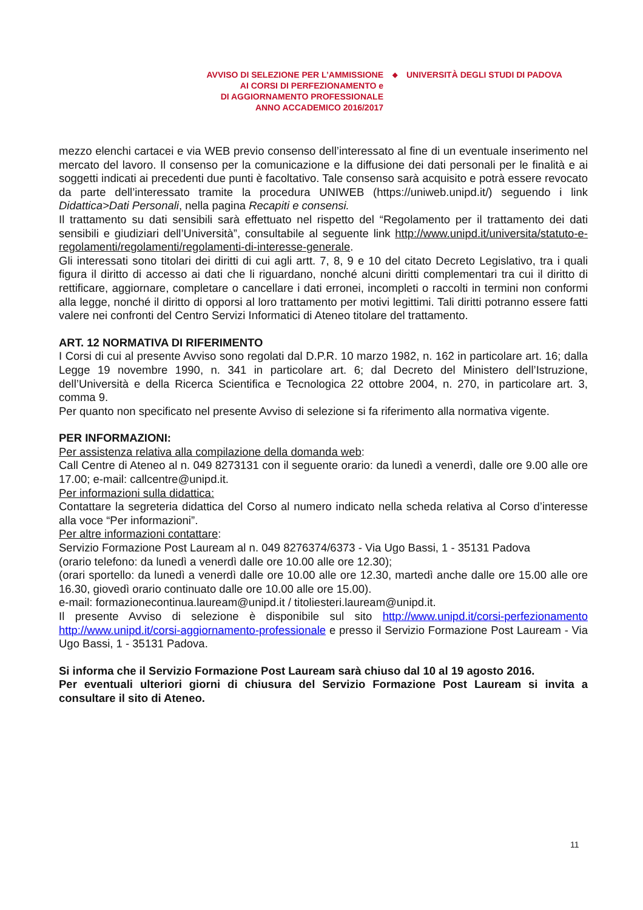AVVISO DI SELEZIONE PER L’AMMISSIONE
AI CORSI DI PERFEZIONAMENTO e
DI AGGIORNAMENTO PROFESSIONALE
ANNO ACCADEMICO 2016/2017
◆
UNIVERSITÀ DEGLI STUDI DI PADOVA
mezzo elenchi cartacei e via WEB previo consenso dell’interessato al fine di un eventuale inserimento nel mercato del lavoro. Il consenso per la comunicazione e la diffusione dei dati personali per le finalità e ai soggetti indicati ai precedenti due punti è facoltativo. Tale consenso sarà acquisito e potrà essere revocato da parte dell’interessato tramite la procedura UNIWEB (https://uniweb.unipd.it/) seguendo i link Didattica>Dati Personali, nella pagina Recapiti e consensi.
Il trattamento su dati sensibili sarà effettuato nel rispetto del “Regolamento per il trattamento dei dati sensibili e giudiziari dell’Università”, consultabile al seguente link http://www.unipd.it/universita/statuto-e-regolamenti/regolamenti/regolamenti-di-interesse-generale.
Gli interessati sono titolari dei diritti di cui agli artt. 7, 8, 9 e 10 del citato Decreto Legislativo, tra i quali figura il diritto di accesso ai dati che li riguardano, nonché alcuni diritti complementari tra cui il diritto di rettificare, aggiornare, completare o cancellare i dati erronei, incompleti o raccolti in termini non conformi alla legge, nonché il diritto di opporsi al loro trattamento per motivi legittimi. Tali diritti potranno essere fatti valere nei confronti del Centro Servizi Informatici di Ateneo titolare del trattamento.
ART. 12 NORMATIVA DI RIFERIMENTO
I Corsi di cui al presente Avviso sono regolati dal D.P.R. 10 marzo 1982, n. 162 in particolare art. 16; dalla Legge 19 novembre 1990, n. 341 in particolare art. 6; dal Decreto del Ministero dell’Istruzione, dell’Università e della Ricerca Scientifica e Tecnologica 22 ottobre 2004, n. 270, in particolare art. 3, comma 9.
Per quanto non specificato nel presente Avviso di selezione si fa riferimento alla normativa vigente.
PER INFORMAZIONI:
Per assistenza relativa alla compilazione della domanda web:
Call Centre di Ateneo al n. 049 8273131 con il seguente orario: da lunedì a venerdì, dalle ore 9.00 alle ore 17.00; e-mail: callcentre@unipd.it.
Per informazioni sulla didattica:
Contattare la segreteria didattica del Corso al numero indicato nella scheda relativa al Corso d’interesse alla voce “Per informazioni”.
Per altre informazioni contattare:
Servizio Formazione Post Lauream al n. 049 8276374/6373 - Via Ugo Bassi, 1 - 35131 Padova
(orario telefono: da lunedì a venerdì dalle ore 10.00 alle ore 12.30);
(orari sportello: da lunedì a venerdì dalle ore 10.00 alle ore 12.30, martedì anche dalle ore 15.00 alle ore 16.30, giovedì orario continuato dalle ore 10.00 alle ore 15.00).
e-mail: formazionecontinua.lauream@unipd.it / titoliesteri.lauream@unipd.it.
Il presente Avviso di selezione è disponibile sul sito http://www.unipd.it/corsi-perfezionamento http://www.unipd.it/corsi-aggiornamento-professionale e presso il Servizio Formazione Post Lauream - Via Ugo Bassi, 1 - 35131 Padova.
Si informa che il Servizio Formazione Post Lauream sarà chiuso dal 10 al 19 agosto 2016.
Per eventuali ulteriori giorni di chiusura del Servizio Formazione Post Lauream si invita a consultare il sito di Ateneo.
11